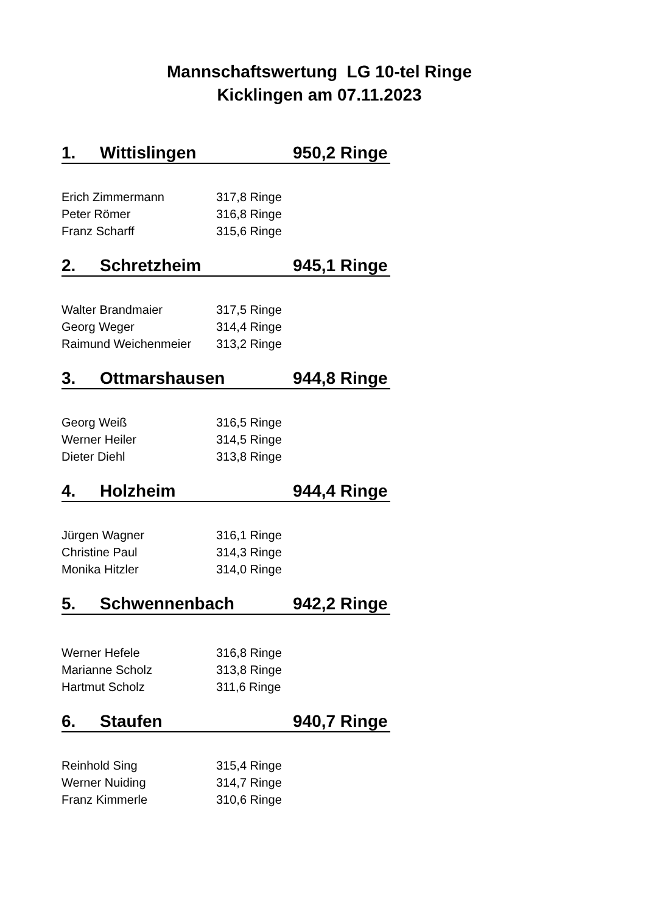Mannschaftswertung LG 10-tel Ringe
Kicklingen am 07.11.2023
1. Wittislingen 950,2 Ringe
| Erich Zimmermann | 317,8 Ringe |
| Peter Römer | 316,8 Ringe |
| Franz Scharff | 315,6 Ringe |
2. Schretzheim 945,1 Ringe
| Walter Brandmaier | 317,5 Ringe |
| Georg Weger | 314,4 Ringe |
| Raimund Weichenmeier | 313,2 Ringe |
3. Ottmarshausen 944,8 Ringe
| Georg Weiß | 316,5 Ringe |
| Werner Heiler | 314,5 Ringe |
| Dieter Diehl | 313,8 Ringe |
4. Holzheim 944,4 Ringe
| Jürgen Wagner | 316,1 Ringe |
| Christine Paul | 314,3 Ringe |
| Monika Hitzler | 314,0 Ringe |
5. Schwennenbach 942,2 Ringe
| Werner Hefele | 316,8 Ringe |
| Marianne Scholz | 313,8 Ringe |
| Hartmut Scholz | 311,6 Ringe |
6. Staufen 940,7 Ringe
| Reinhold Sing | 315,4 Ringe |
| Werner Nuiding | 314,7 Ringe |
| Franz Kimmerle | 310,6 Ringe |